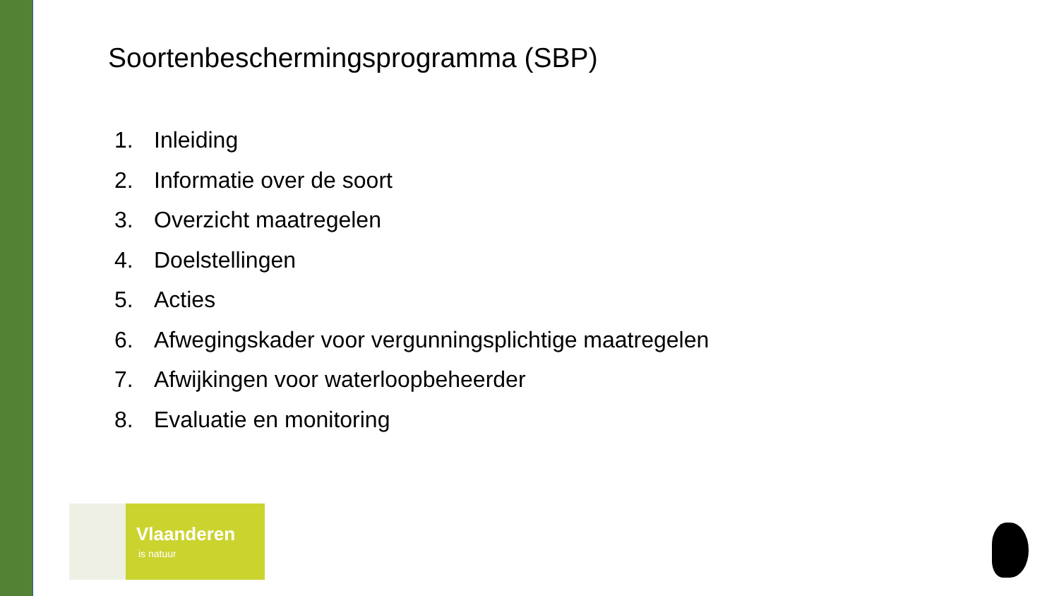Soortenbeschermingsprogramma (SBP)
1. Inleiding
2. Informatie over de soort
3. Overzicht maatregelen
4. Doelstellingen
5. Acties
6. Afwegingskader voor vergunningsplichtige maatregelen
7. Afwijkingen voor waterloopbeheerder
8. Evaluatie en monitoring
Vlaanderen
is natuur